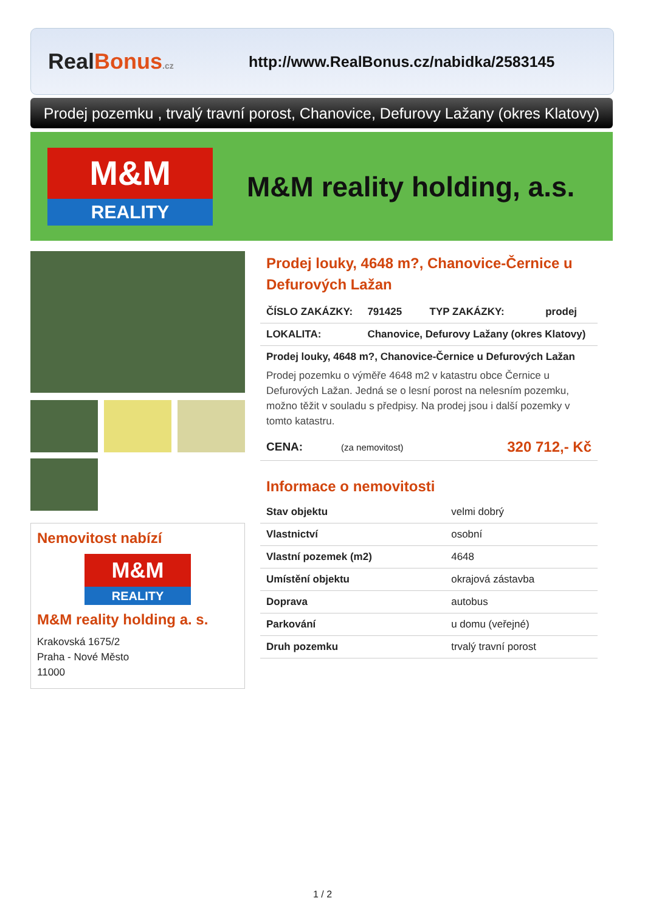RealBonus.cz
http://www.RealBonus.cz/nabidka/2583145
Prodej pozemku , trvalý travní porost, Chanovice, Defurovy Lažany (okres Klatovy)
M&M
REALITY
M&M reality holding, a.s.
Nemovitost nabízí
M&M
REALITY
M&M reality holding a. s.
Krakovská 1675/2
Praha - Nové Město
11000
Prodej louky, 4648 m?, Chanovice-Černice u Defurových Lažan
| ČÍSLO ZAKÁZKY: | 791425 | TYP ZAKÁZKY: | prodej |
| LOKALITA: | Chanovice, Defurovy Lažany (okres Klatovy) | | |
Prodej louky, 4648 m?, Chanovice-Černice u Defurových Lažan
Prodej pozemku o výměře 4648 m2 v katastru obce Černice u Defurových Lažan. Jedná se o lesní porost na nelesním pozemku, možno těžit v souladu s předpisy. Na prodej jsou i další pozemky v tomto katastru.
| CENA: | (za nemovitost) | 320 712,- Kč |
Informace o nemovitosti
| Stav objektu | velmi dobrý |
| Vlastnictví | osobní |
| Vlastní pozemek (m2) | 4648 |
| Umístění objektu | okrajová zástavba |
| Doprava | autobus |
| Parkování | u domu (veřejné) |
| Druh pozemku | trvalý travní porost |
1 / 2